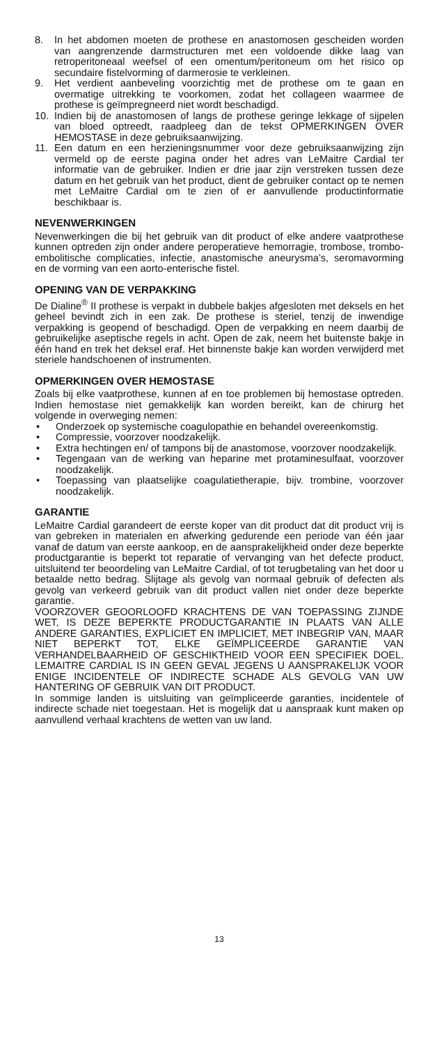8. In het abdomen moeten de prothese en anastomosen gescheiden worden van aangrenzende darmstructuren met een voldoende dikke laag van retroperitoneaal weefsel of een omentum/peritoneum om het risico op secundaire fistelvorming of darmerosie te verkleinen.
9. Het verdient aanbeveling voorzichtig met de prothese om te gaan en overmatige uitrekking te voorkomen, zodat het collageen waarmee de prothese is geïmpregneerd niet wordt beschadigd.
10. Indien bij de anastomosen of langs de prothese geringe lekkage of sijpelen van bloed optreedt, raadpleeg dan de tekst OPMERKINGEN OVER HEMOSTASE in deze gebruiksaanwijzing.
11. Een datum en een herzieningsnummer voor deze gebruiksaanwijzing zijn vermeld op de eerste pagina onder het adres van LeMaitre Cardial ter informatie van de gebruiker. Indien er drie jaar zijn verstreken tussen deze datum en het gebruik van het product, dient de gebruiker contact op te nemen met LeMaitre Cardial om te zien of er aanvullende productinformatie beschikbaar is.
NEVENWERKINGEN
Nevenwerkingen die bij het gebruik van dit product of elke andere vaatprothese kunnen optreden zijn onder andere peroperatieve hemorragie, trombose, trombo-embolitische complicaties, infectie, anastomische aneurysma’s, seromavorming en de vorming van een aorto-enterische fistel.
OPENING VAN DE VERPAKKING
De Dialine<sup>®</sup> II prothese is verpakt in dubbele bakjes afgesloten met deksels en het geheel bevindt zich in een zak. De prothese is steriel, tenzij de inwendige verpakking is geopend of beschadigd. Open de verpakking en neem daarbij de gebruikelijke aseptische regels in acht. Open de zak, neem het buitenste bakje in één hand en trek het deksel eraf. Het binnenste bakje kan worden verwijderd met steriele handschoenen of instrumenten.
OPMERKINGEN OVER HEMOSTASE
Zoals bij elke vaatprothese, kunnen af en toe problemen bij hemostase optreden. Indien hemostase niet gemakkelijk kan worden bereikt, kan de chirurg het volgende in overweging nemen:
• Onderzoek op systemische coagulopathie en behandel overeenkomstig.
• Compressie, voorzover noodzakelijk.
• Extra hechtingen en/ of tampons bij de anastomose, voorzover noodzakelijk.
• Tegengaan van de werking van heparine met protaminesulfaat, voorzover noodzakelijk.
• Toepassing van plaatselijke coagulatietherapie, bijv. trombine, voorzover noodzakelijk.
GARANTIE
LeMaitre Cardial garandeert de eerste koper van dit product dat dit product vrij is van gebreken in materialen en afwerking gedurende een periode van één jaar vanaf de datum van eerste aankoop, en de aansprakelijkheid onder deze beperkte productgarantie is beperkt tot reparatie of vervanging van het defecte product, uitsluitend ter beoordeling van LeMaitre Cardial, of tot terugbetaling van het door u betaalde netto bedrag. Slijtage als gevolg van normaal gebruik of defecten als gevolg van verkeerd gebruik van dit product vallen niet onder deze beperkte garantie.
VOORZOVER GEOORLOOFD KRACHTENS DE VAN TOEPASSING ZIJNDE WET, IS DEZE BEPERKTE PRODUCTGARANTIE IN PLAATS VAN ALLE ANDERE GARANTIES, EXPLICIET EN IMPLICIET, MET INBEGRIP VAN, MAAR NIET BEPERKT TOT, ELKE GEÏMPLICEERDE GARANTIE VAN VERHANDELBAARHEID OF GESCHIKTHEID VOOR EEN SPECIFIEK DOEL. LEMAITRE CARDIAL IS IN GEEN GEVAL JEGENS U AANSPRAKELIJK VOOR ENIGE INCIDENTELE OF INDIRECTE SCHADE ALS GEVOLG VAN UW HANTERING OF GEBRUIK VAN DIT PRODUCT.
In sommige landen is uitsluiting van geïmpliceerde garanties, incidentele of indirecte schade niet toegestaan. Het is mogelijk dat u aanspraak kunt maken op aanvullend verhaal krachtens de wetten van uw land.
13